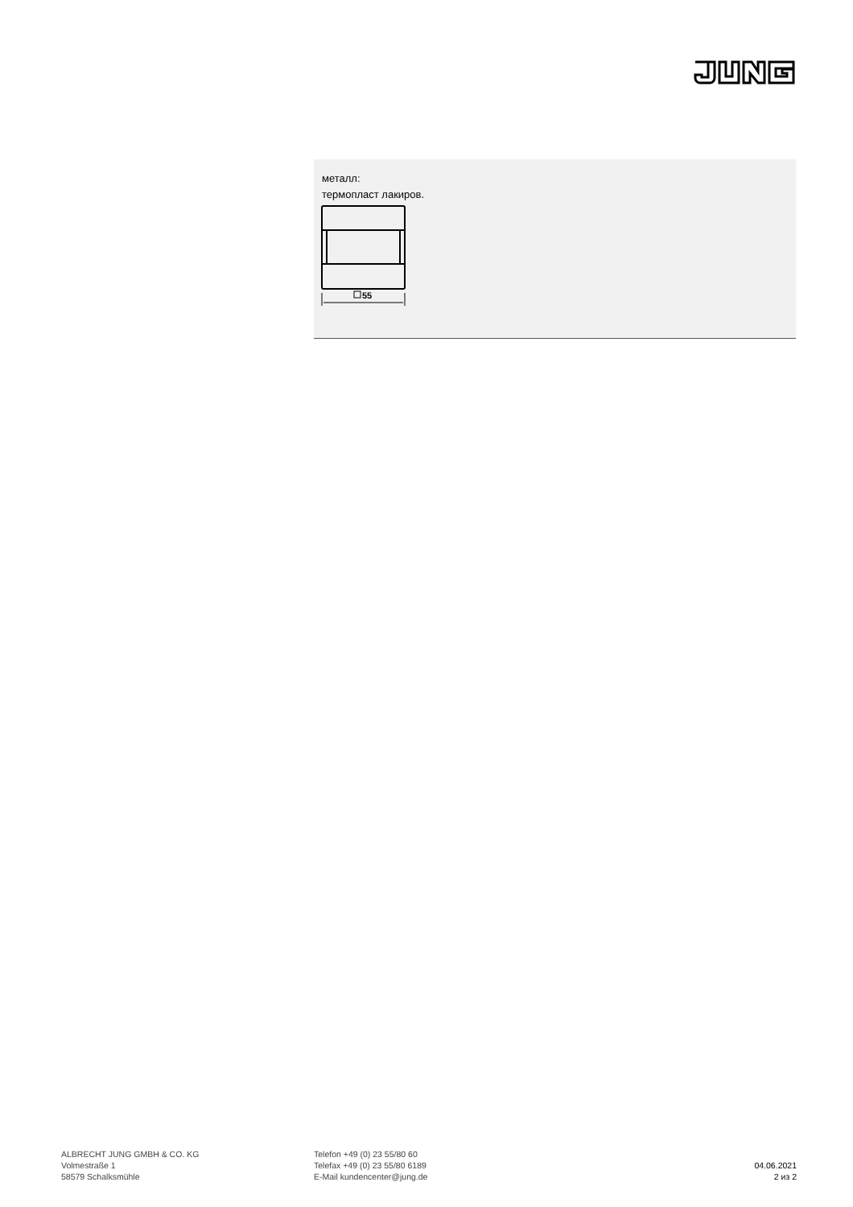металл:
термопласт лакиров.
55
ALBRECHT JUNG GMBH & CO. KG
Volmestraße 1
58579 Schalksmühle
Telefon +49 (0) 23 55/80 60
Telefax +49 (0) 23 55/80 6189
E-Mail kundencenter@jung.de
04.06.2021
2 из 2